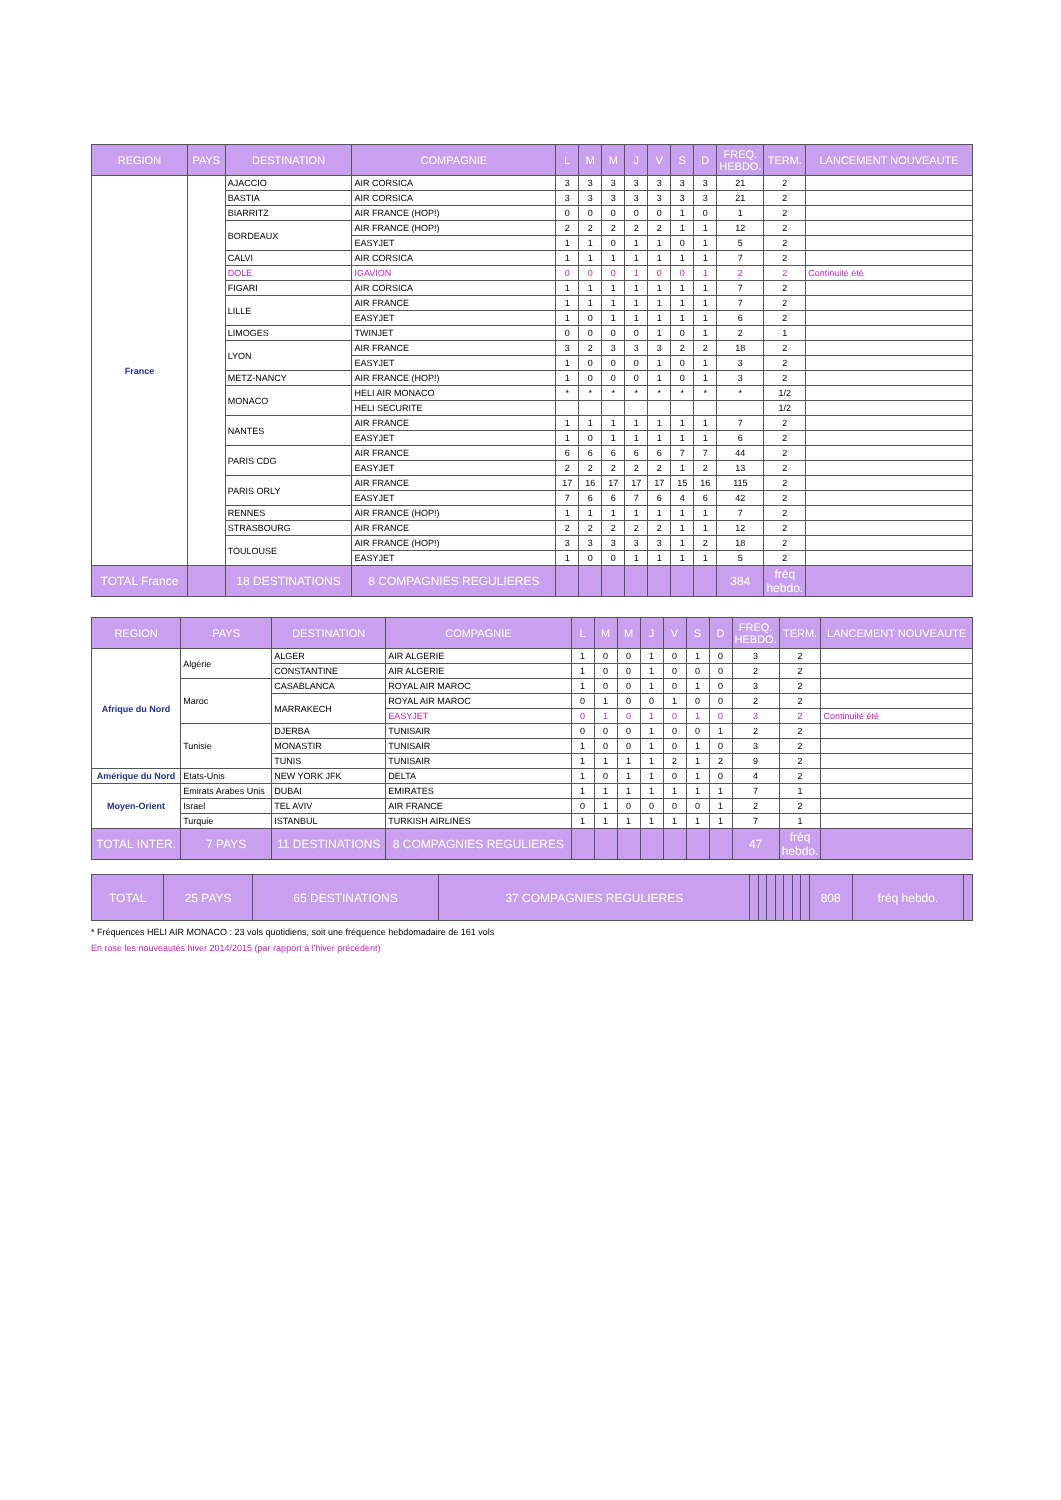| REGION | PAYS | DESTINATION | COMPAGNIE | L | M | M | J | V | S | D | FREQ. HEBDO. | TERM. | LANCEMENT NOUVEAUTE |
| --- | --- | --- | --- | --- | --- | --- | --- | --- | --- | --- | --- | --- | --- |
| France | | AJACCIO | AIR CORSICA | 3 | 3 | 3 | 3 | 3 | 3 | 3 | 21 | 2 | |
| | | BASTIA | AIR CORSICA | 3 | 3 | 3 | 3 | 3 | 3 | 3 | 21 | 2 | |
| | | BIARRITZ | AIR FRANCE (HOP!) | 0 | 0 | 0 | 0 | 0 | 1 | 0 | 1 | 2 | |
| | | BORDEAUX | AIR FRANCE (HOP!) | 2 | 2 | 2 | 2 | 2 | 1 | 1 | 12 | 2 | |
| | | | EASYJET | 1 | 1 | 0 | 1 | 1 | 0 | 1 | 5 | 2 | |
| | | CALVI | AIR CORSICA | 1 | 1 | 1 | 1 | 1 | 1 | 1 | 7 | 2 | |
| | | DOLE | IGAVION | 0 | 0 | 0 | 1 | 0 | 0 | 1 | 2 | 2 | Continuité été |
| | | FIGARI | AIR CORSICA | 1 | 1 | 1 | 1 | 1 | 1 | 1 | 7 | 2 | |
| | | LILLE | AIR FRANCE | 1 | 1 | 1 | 1 | 1 | 1 | 1 | 7 | 2 | |
| | | | EASYJET | 1 | 0 | 1 | 1 | 1 | 1 | 1 | 6 | 2 | |
| | | LIMOGES | TWINJET | 0 | 0 | 0 | 0 | 1 | 0 | 1 | 2 | 1 | |
| | | LYON | AIR FRANCE | 3 | 2 | 3 | 3 | 3 | 2 | 2 | 18 | 2 | |
| | | | EASYJET | 1 | 0 | 0 | 0 | 1 | 0 | 1 | 3 | 2 | |
| | | METZ-NANCY | AIR FRANCE (HOP!) | 1 | 0 | 0 | 0 | 1 | 0 | 1 | 3 | 2 | |
| | | MONACO | HELI AIR MONACO | * | * | * | * | * | * | * | * | 1/2 | |
| | | | HELI SECURITE | | | | | | | | | 1/2 | |
| | | NANTES | AIR FRANCE | 1 | 1 | 1 | 1 | 1 | 1 | 1 | 7 | 2 | |
| | | | EASYJET | 1 | 0 | 1 | 1 | 1 | 1 | 1 | 6 | 2 | |
| | | PARIS CDG | AIR FRANCE | 6 | 6 | 6 | 6 | 6 | 7 | 7 | 44 | 2 | |
| | | | EASYJET | 2 | 2 | 2 | 2 | 2 | 1 | 2 | 13 | 2 | |
| | | PARIS ORLY | AIR FRANCE | 17 | 16 | 17 | 17 | 17 | 15 | 16 | 115 | 2 | |
| | | | EASYJET | 7 | 6 | 6 | 7 | 6 | 4 | 6 | 42 | 2 | |
| | | RENNES | AIR FRANCE (HOP!) | 1 | 1 | 1 | 1 | 1 | 1 | 1 | 7 | 2 | |
| | | STRASBOURG | AIR FRANCE | 2 | 2 | 2 | 2 | 2 | 1 | 1 | 12 | 2 | |
| | | TOULOUSE | AIR FRANCE (HOP!) | 3 | 3 | 3 | 3 | 3 | 1 | 2 | 18 | 2 | |
| | | | EASYJET | 1 | 0 | 0 | 1 | 1 | 1 | 1 | 5 | 2 | |
| TOTAL France | | 18 DESTINATIONS | 8 COMPAGNIES REGULIERES | | | | | | | | 384 | fréq hebdo. | |
| REGION | PAYS | DESTINATION | COMPAGNIE | L | M | M | J | V | S | D | FREQ. HEBDO. | TERM. | LANCEMENT NOUVEAUTE |
| --- | --- | --- | --- | --- | --- | --- | --- | --- | --- | --- | --- | --- | --- |
| Afrique du Nord | Algérie | ALGER | AIR ALGERIE | 1 | 0 | 0 | 1 | 0 | 1 | 0 | 3 | 2 | |
| | | CONSTANTINE | AIR ALGERIE | 1 | 0 | 0 | 1 | 0 | 0 | 0 | 2 | 2 | |
| | Maroc | CASABLANCA | ROYAL AIR MAROC | 1 | 0 | 0 | 1 | 0 | 1 | 0 | 3 | 2 | |
| | | MARRAKECH | ROYAL AIR MAROC | 0 | 1 | 0 | 0 | 1 | 0 | 0 | 2 | 2 | |
| | | | EASYJET | 0 | 1 | 0 | 1 | 0 | 1 | 0 | 3 | 2 | Continuité été |
| | Tunisie | DJERBA | TUNISAIR | 0 | 0 | 0 | 1 | 0 | 0 | 1 | 2 | 2 | |
| | | MONASTIR | TUNISAIR | 1 | 0 | 0 | 1 | 0 | 1 | 0 | 3 | 2 | |
| | | TUNIS | TUNISAIR | 1 | 1 | 1 | 1 | 2 | 1 | 2 | 9 | 2 | |
| Amérique du Nord | Etats-Unis | NEW YORK JFK | DELTA | 1 | 0 | 1 | 1 | 0 | 1 | 0 | 4 | 2 | |
| Moyen-Orient | Emirats Arabes Unis | DUBAI | EMIRATES | 1 | 1 | 1 | 1 | 1 | 1 | 1 | 7 | 1 | |
| | Israel | TEL AVIV | AIR FRANCE | 0 | 1 | 0 | 0 | 0 | 0 | 1 | 2 | 2 | |
| | Turquie | ISTANBUL | TURKISH AIRLINES | 1 | 1 | 1 | 1 | 1 | 1 | 1 | 7 | 1 | |
| TOTAL INTER. | 7 PAYS | 11 DESTINATIONS | 8 COMPAGNIES REGULIERES | | | | | | | | 47 | fréq hebdo. | |
| TOTAL | 25 PAYS | 65 DESTINATIONS | 37 COMPAGNIES REGULIERES | | | | | | | | 808 | fréq hebdo. | |
* Fréquences HELI AIR MONACO : 23 vols quotidiens, soit une fréquence hebdomadaire de 161 vols
En rose les nouveautés hiver 2014/2015 (par rapport à l'hiver précédent)